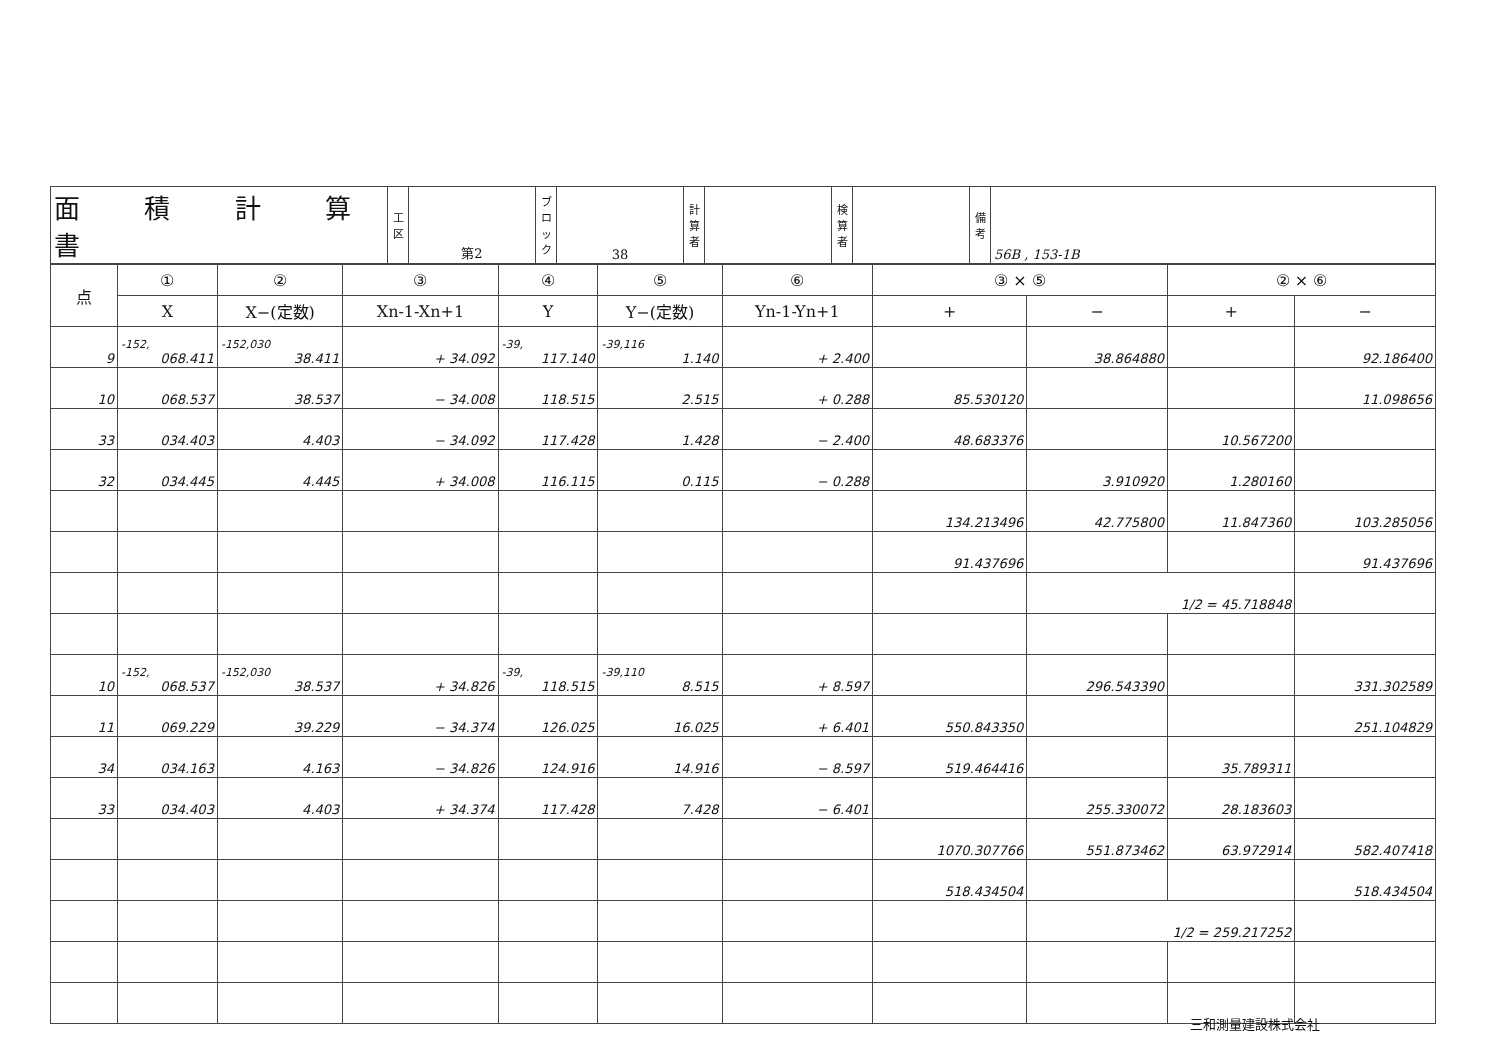| 面 積 計 算 書 | 工区 | 第2 | ブロック | 38 | 計算者 | | 検算者 | | 備考 | 56B , 153-1B |
| 点 | ① | ② | ③ | ④ | ⑤ | ⑥ | ③ × ⑤ | | ② × ⑥ | |
| --- | --- | --- | --- | --- | --- | --- | --- | --- | --- | --- |
| | X | X−(定数) | Xn-1-Xn+1 | Y | Y−(定数) | Yn-1-Yn+1 | + | − | + | − |
| 9 | -152, 068.411 | -152,030 38.411 | + 34.092 | -39, 117.140 | -39,116 1.140 | + 2.400 | | 38.864880 | | 92.186400 |
| 10 | 068.537 | 38.537 | − 34.008 | 118.515 | 2.515 | + 0.288 | 85.530120 | | | 11.098656 |
| 33 | 034.403 | 4.403 | − 34.092 | 117.428 | 1.428 | − 2.400 | 48.683376 | | 10.567200 | |
| 32 | 034.445 | 4.445 | + 34.008 | 116.115 | 0.115 | − 0.288 | | 3.910920 | 1.280160 | |
| | | | | | | | 134.213496 | 42.775800 | 11.847360 | 103.285056 |
| | | | | | | | 91.437696 | | | 91.437696 |
| | | | | | | | | 1/2 = 45.718848 | | |
| 10 | -152, 068.537 | -152,030 38.537 | + 34.826 | -39, 118.515 | -39,110 8.515 | + 8.597 | | 296.543390 | | 331.302589 |
| 11 | 069.229 | 39.229 | − 34.374 | 126.025 | 16.025 | + 6.401 | 550.843350 | | | 251.104829 |
| 34 | 034.163 | 4.163 | − 34.826 | 124.916 | 14.916 | − 8.597 | 519.464416 | | 35.789311 | |
| 33 | 034.403 | 4.403 | + 34.374 | 117.428 | 7.428 | − 6.401 | | 255.330072 | 28.183603 | |
| | | | | | | | 1070.307766 | 551.873462 | 63.972914 | 582.407418 |
| | | | | | | | 518.434504 | | | 518.434504 |
| | | | | | | | | 1/2 = 259.217252 | | |
三和測量建設株式会社